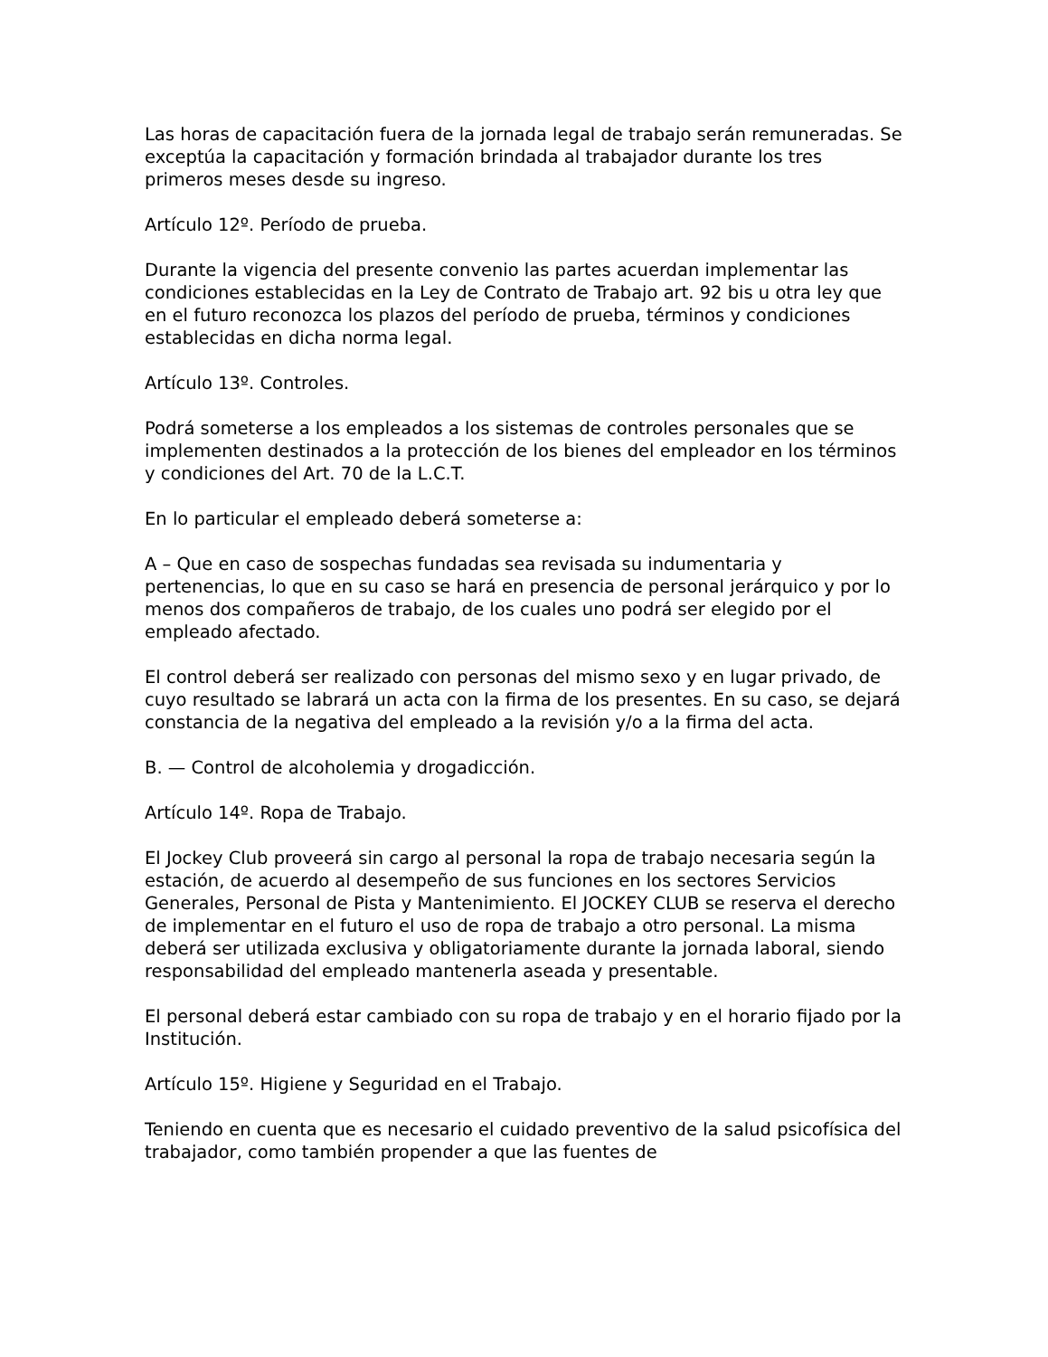Las horas de capacitación fuera de la jornada legal de trabajo serán remuneradas. Se exceptúa la capacitación y formación brindada al trabajador durante los tres primeros meses desde su ingreso.
Artículo 12º. Período de prueba.
Durante la vigencia del presente convenio las partes acuerdan implementar las condiciones establecidas en la Ley de Contrato de Trabajo art. 92 bis u otra ley que en el futuro reconozca los plazos del período de prueba, términos y condiciones establecidas en dicha norma legal.
Artículo 13º. Controles.
Podrá someterse a los empleados a los sistemas de controles personales que se implementen destinados a la protección de los bienes del empleador en los términos y condiciones del Art. 70 de la L.C.T.
En lo particular el empleado deberá someterse a:
A – Que en caso de sospechas fundadas sea revisada su indumentaria y pertenencias, lo que en su caso se hará en presencia de personal jerárquico y por lo menos dos compañeros de trabajo, de los cuales uno podrá ser elegido por el empleado afectado.
El control deberá ser realizado con personas del mismo sexo y en lugar privado, de cuyo resultado se labrará un acta con la firma de los presentes. En su caso, se dejará constancia de la negativa del empleado a la revisión y/o a la firma del acta.
B. — Control de alcoholemia y drogadicción.
Artículo 14º. Ropa de Trabajo.
El Jockey Club proveerá sin cargo al personal la ropa de trabajo necesaria según la estación, de acuerdo al desempeño de sus funciones en los sectores Servicios Generales, Personal de Pista y Mantenimiento. El JOCKEY CLUB se reserva el derecho de implementar en el futuro el uso de ropa de trabajo a otro personal. La misma deberá ser utilizada exclusiva y obligatoriamente durante la jornada laboral, siendo responsabilidad del empleado mantenerla aseada y presentable.
El personal deberá estar cambiado con su ropa de trabajo y en el horario fijado por la Institución.
Artículo 15º. Higiene y Seguridad en el Trabajo.
Teniendo en cuenta que es necesario el cuidado preventivo de la salud psicofísica del trabajador, como también propender a que las fuentes de